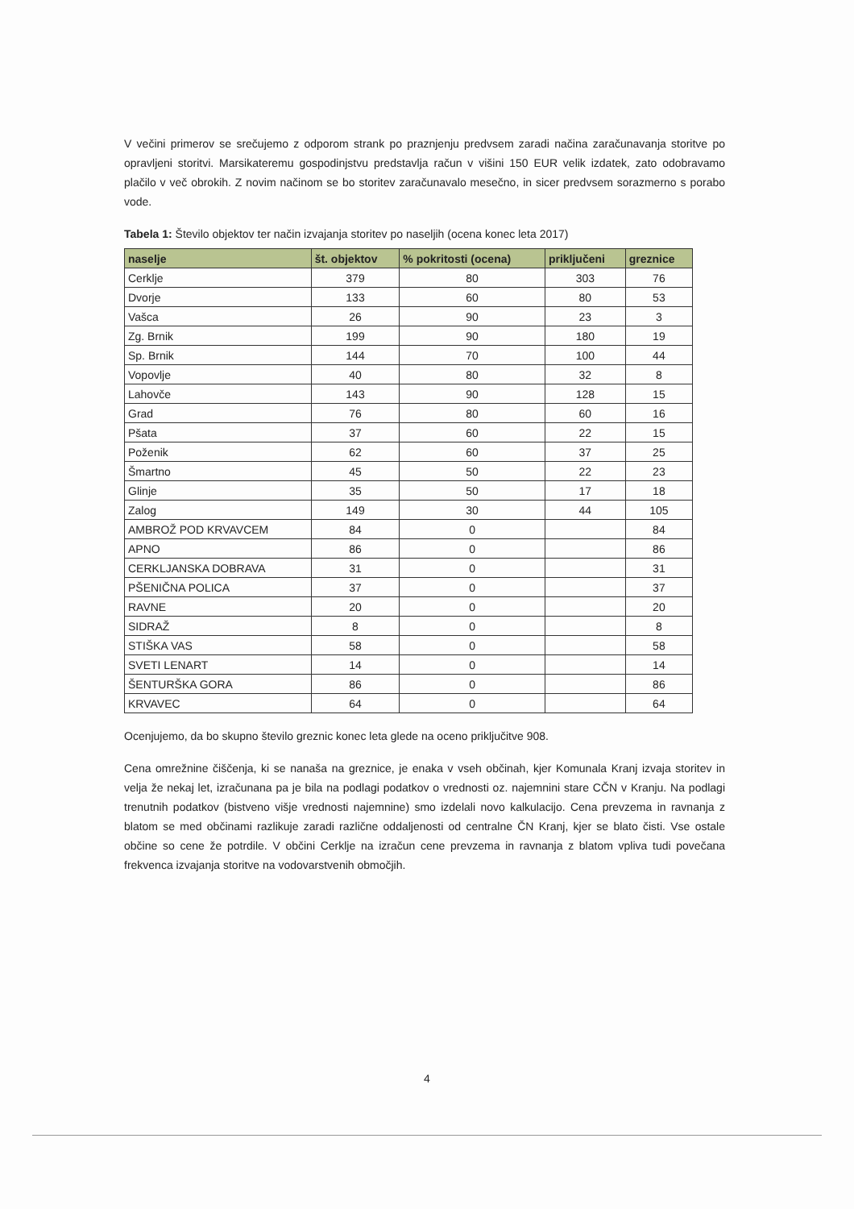V večini primerov se srečujemo z odporom strank po praznjenju predvsem zaradi načina zaračunavanja storitve po opravljeni storitvi. Marsikateremu gospodinjstvu predstavlja račun v višini 150 EUR velik izdatek, zato odobravamo plačilo v več obrokih. Z novim načinom se bo storitev zaračunavalo mesečno, in sicer predvsem sorazmerno s porabo vode.
Tabela 1: Število objektov ter način izvajanja storitev po naseljih (ocena konec leta 2017)
| naselje | št. objektov | % pokritosti (ocena) | priključeni | greznice |
| --- | --- | --- | --- | --- |
| Cerklje | 379 | 80 | 303 | 76 |
| Dvorje | 133 | 60 | 80 | 53 |
| Vašca | 26 | 90 | 23 | 3 |
| Zg. Brnik | 199 | 90 | 180 | 19 |
| Sp. Brnik | 144 | 70 | 100 | 44 |
| Vopovlje | 40 | 80 | 32 | 8 |
| Lahovče | 143 | 90 | 128 | 15 |
| Grad | 76 | 80 | 60 | 16 |
| Pšata | 37 | 60 | 22 | 15 |
| Poženik | 62 | 60 | 37 | 25 |
| Šmartno | 45 | 50 | 22 | 23 |
| Glinje | 35 | 50 | 17 | 18 |
| Zalog | 149 | 30 | 44 | 105 |
| AMBROŽ POD KRVAVCEM | 84 | 0 | | 84 |
| APNO | 86 | 0 | | 86 |
| CERKLJANSKA DOBRAVA | 31 | 0 | | 31 |
| PŠENIČNA POLICA | 37 | 0 | | 37 |
| RAVNE | 20 | 0 | | 20 |
| SIDRAŽ | 8 | 0 | | 8 |
| STIŠKA VAS | 58 | 0 | | 58 |
| SVETI LENART | 14 | 0 | | 14 |
| ŠENTURŠKA GORA | 86 | 0 | | 86 |
| KRVAVEC | 64 | 0 | | 64 |
Ocenjujemo, da bo skupno število greznic konec leta glede na oceno priključitve 908.
Cena omrežnine čiščenja, ki se nanaša na greznice, je enaka v vseh občinah, kjer Komunala Kranj izvaja storitev in velja že nekaj let, izračunana pa je bila na podlagi podatkov o vrednosti oz. najemnini stare CČN v Kranju. Na podlagi trenutnih podatkov (bistveno višje vrednosti najemnine) smo izdelali novo kalkulacijo. Cena prevzema in ravnanja z blatom se med občinami razlikuje zaradi različne oddaljenosti od centralne ČN Kranj, kjer se blato čisti. Vse ostale občine so cene že potrdile. V občini Cerklje na izračun cene prevzema in ravnanja z blatom vpliva tudi povečana frekvenca izvajanja storitve na vodovarstvenih območjih.
4